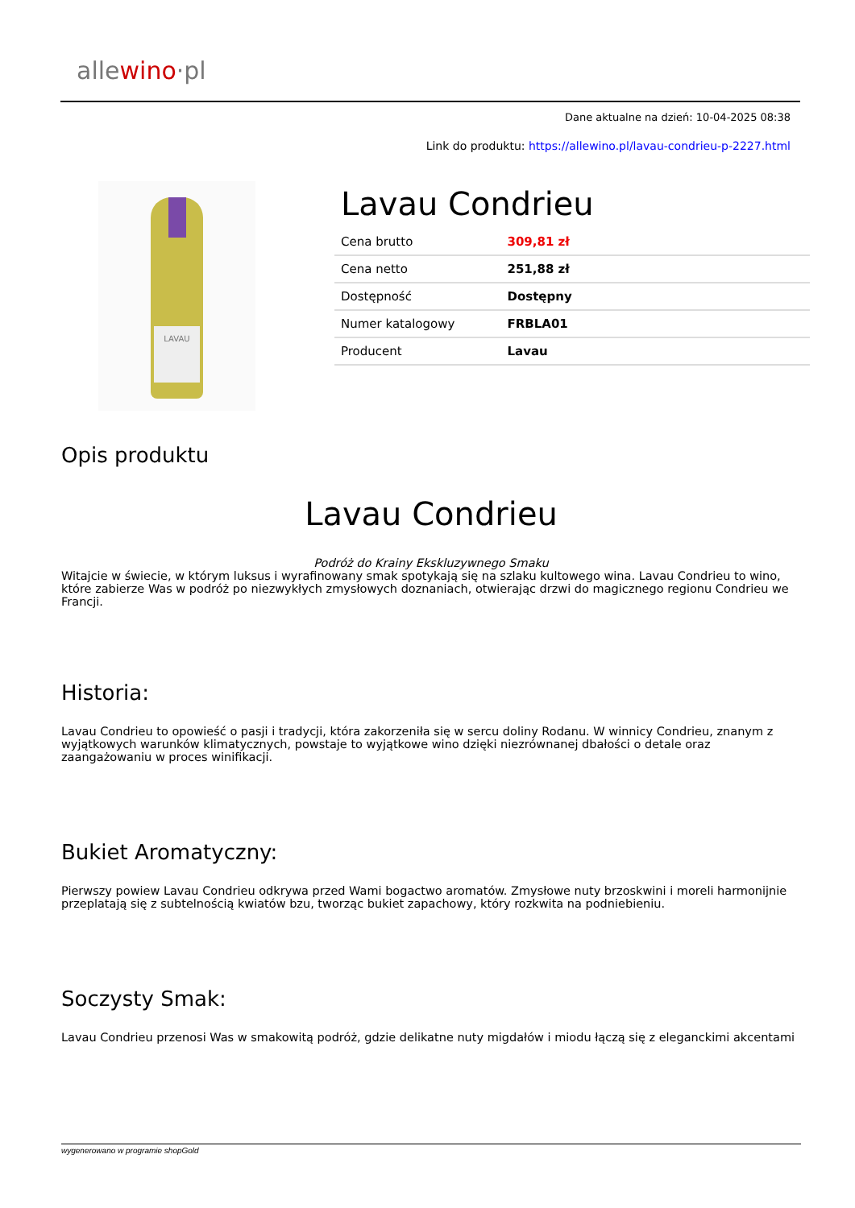allewino·pl
Dane aktualne na dzień: 10-04-2025 08:38
Link do produktu: https://allewino.pl/lavau-condrieu-p-2227.html
LAVAU
Lavau Condrieu
| Cena brutto | 309,81 zł |
| Cena netto | 251,88 zł |
| Dostępność | Dostępny |
| Numer katalogowy | FRBLA01 |
| Producent | Lavau |
Opis produktu
Lavau Condrieu
Podróż do Krainy Ekskluzywnego Smaku
Witajcie w świecie, w którym luksus i wyrafinowany smak spotykają się na szlaku kultowego wina. Lavau Condrieu to wino, które zabierze Was w podróż po niezwykłych zmysłowych doznaniach, otwierając drzwi do magicznego regionu Condrieu we Francji.
Historia:
Lavau Condrieu to opowieść o pasji i tradycji, która zakorzeniła się w sercu doliny Rodanu. W winnicy Condrieu, znanym z wyjątkowych warunków klimatycznych, powstaje to wyjątkowe wino dzięki niezrównanej dbałości o detale oraz zaangażowaniu w proces winifikacji.
Bukiet Aromatyczny:
Pierwszy powiew Lavau Condrieu odkrywa przed Wami bogactwo aromatów. Zmysłowe nuty brzoskwini i moreli harmonijnie przeplatają się z subtelnością kwiatów bzu, tworząc bukiet zapachowy, który rozkwita na podniebieniu.
Soczysty Smak:
Lavau Condrieu przenosi Was w smakowitą podróż, gdzie delikatne nuty migdałów i miodu łączą się z eleganckimi akcentami
wygenerowano w programie shopGold